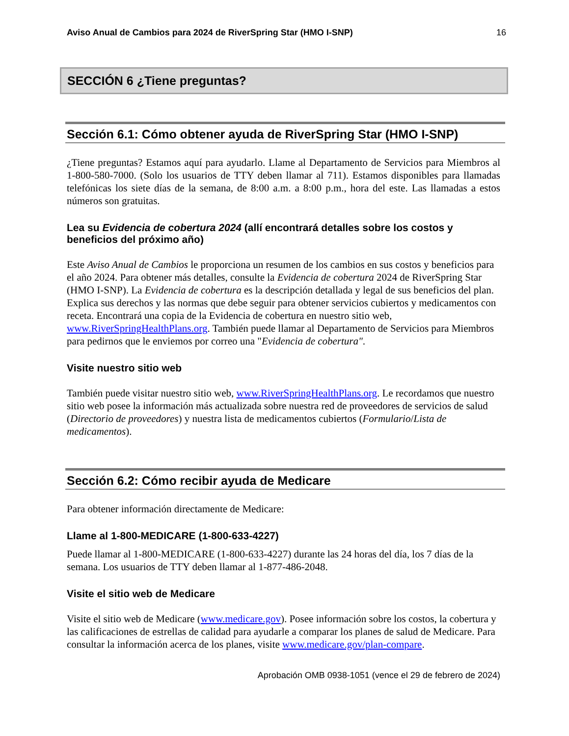Aviso Anual de Cambios para 2024 de RiverSpring Star (HMO I-SNP) 16
SECCIÓN 6 ¿Tiene preguntas?
Sección 6.1: Cómo obtener ayuda de RiverSpring Star (HMO I-SNP)
¿Tiene preguntas? Estamos aquí para ayudarlo. Llame al Departamento de Servicios para Miembros al 1-800-580-7000. (Solo los usuarios de TTY deben llamar al 711). Estamos disponibles para llamadas telefónicas los siete días de la semana, de 8:00 a.m. a 8:00 p.m., hora del este. Las llamadas a estos números son gratuitas.
Lea su Evidencia de cobertura 2024 (allí encontrará detalles sobre los costos y beneficios del próximo año)
Este Aviso Anual de Cambios le proporciona un resumen de los cambios en sus costos y beneficios para el año 2024. Para obtener más detalles, consulte la Evidencia de cobertura 2024 de RiverSpring Star (HMO I-SNP). La Evidencia de cobertura es la descripción detallada y legal de sus beneficios del plan. Explica sus derechos y las normas que debe seguir para obtener servicios cubiertos y medicamentos con receta. Encontrará una copia de la Evidencia de cobertura en nuestro sitio web, www.RiverSpringHealthPlans.org. También puede llamar al Departamento de Servicios para Miembros para pedirnos que le enviemos por correo una "Evidencia de cobertura".
Visite nuestro sitio web
También puede visitar nuestro sitio web, www.RiverSpringHealthPlans.org. Le recordamos que nuestro sitio web posee la información más actualizada sobre nuestra red de proveedores de servicios de salud (Directorio de proveedores) y nuestra lista de medicamentos cubiertos (Formulario/Lista de medicamentos).
Sección 6.2: Cómo recibir ayuda de Medicare
Para obtener información directamente de Medicare:
Llame al 1-800-MEDICARE (1-800-633-4227)
Puede llamar al 1-800-MEDICARE (1-800-633-4227) durante las 24 horas del día, los 7 días de la semana. Los usuarios de TTY deben llamar al 1-877-486-2048.
Visite el sitio web de Medicare
Visite el sitio web de Medicare (www.medicare.gov). Posee información sobre los costos, la cobertura y las calificaciones de estrellas de calidad para ayudarle a comparar los planes de salud de Medicare. Para consultar la información acerca de los planes, visite www.medicare.gov/plan-compare.
Aprobación OMB 0938-1051 (vence el 29 de febrero de 2024)